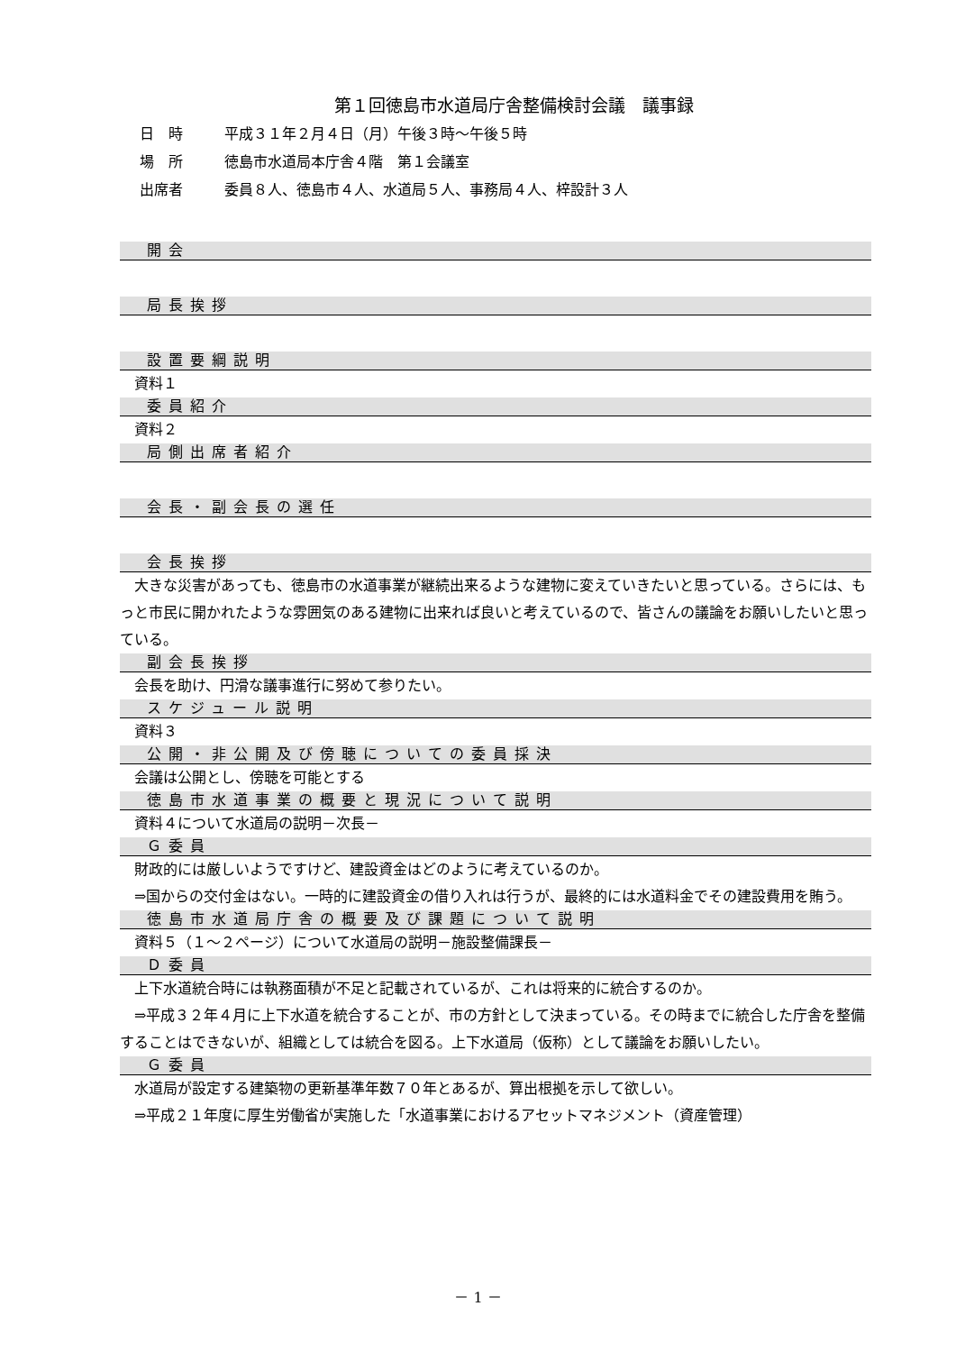第１回徳島市水道局庁舎整備検討会議　議事録
日　時 平成３１年２月４日（月）午後３時～午後５時
場　所 徳島市水道局本庁舎４階　第１会議室
出席者 委員８人、徳島市４人、水道局５人、事務局４人、梓設計３人
開会
局長挨拶
設置要綱説明
資料１
委員紹介
資料２
局側出席者紹介
会長・副会長の選任
会長挨拶
大きな災害があっても、徳島市の水道事業が継続出来るような建物に変えていきたいと思っている。さらには、もっと市民に開かれたような雰囲気のある建物に出来れば良いと考えているので、皆さんの議論をお願いしたいと思っている。
副会長挨拶
会長を助け、円滑な議事進行に努めて参りたい。
スケジュール説明
資料３
公開・非公開及び傍聴についての委員採決
会議は公開とし、傍聴を可能とする
徳島市水道事業の概要と現況について説明
資料４について水道局の説明－次長－
Ｇ委員
財政的には厳しいようですけど、建設資金はどのように考えているのか。
⇒国からの交付金はない。一時的に建設資金の借り入れは行うが、最終的には水道料金でその建設費用を賄う。
徳島市水道局庁舎の概要及び課題について説明
資料５（１～２ページ）について水道局の説明－施設整備課長－
Ｄ委員
上下水道統合時には執務面積が不足と記載されているが、これは将来的に統合するのか。
⇒平成３２年４月に上下水道を統合することが、市の方針として決まっている。その時までに統合した庁舎を整備することはできないが、組織としては統合を図る。上下水道局（仮称）として議論をお願いしたい。
Ｇ委員
水道局が設定する建築物の更新基準年数７０年とあるが、算出根拠を示して欲しい。
⇒平成２１年度に厚生労働省が実施した「水道事業におけるアセットマネジメント（資産管理）
－ 1 －